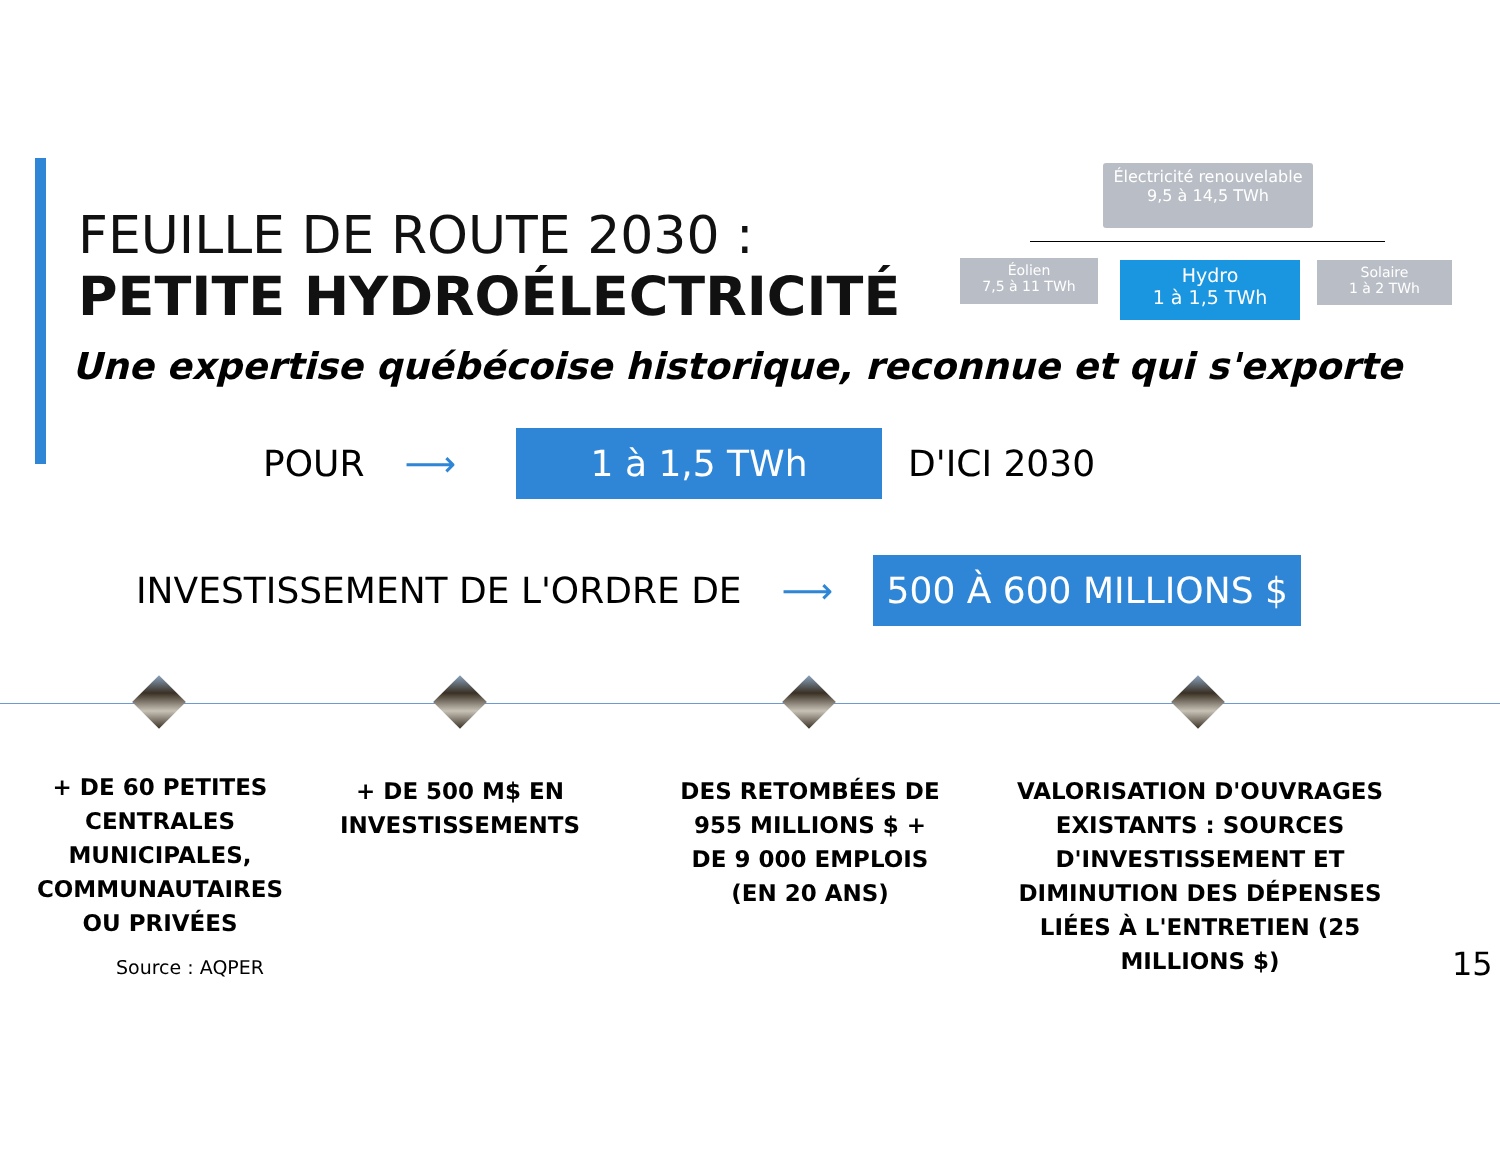FEUILLE DE ROUTE 2030 :
PETITE HYDROÉLECTRICITÉ
Une expertise québécoise historique, reconnue et qui s'exporte
Électricité renouvelable
9,5 à 14,5 TWh
Éolien
7,5 à 11 TWh
Hydro
1 à 1,5 TWh
Solaire
1 à 2 TWh
POUR ⟶ 1 à 1,5 TWh D'ICI 2030
INVESTISSEMENT DE L'ORDRE DE ⟶ 500 À 600 MILLIONS $
+ DE 60 PETITES CENTRALES MUNICIPALES, COMMUNAUTAIRES OU PRIVÉES
Source : AQPER
+ DE 500 M$ EN INVESTISSEMENTS
DES RETOMBÉES DE 955 MILLIONS $ + DE 9 000 EMPLOIS (EN 20 ANS)
VALORISATION D'OUVRAGES EXISTANTS : SOURCES D'INVESTISSEMENT ET DIMINUTION DES DÉPENSES LIÉES À L'ENTRETIEN (25 MILLIONS $)
15